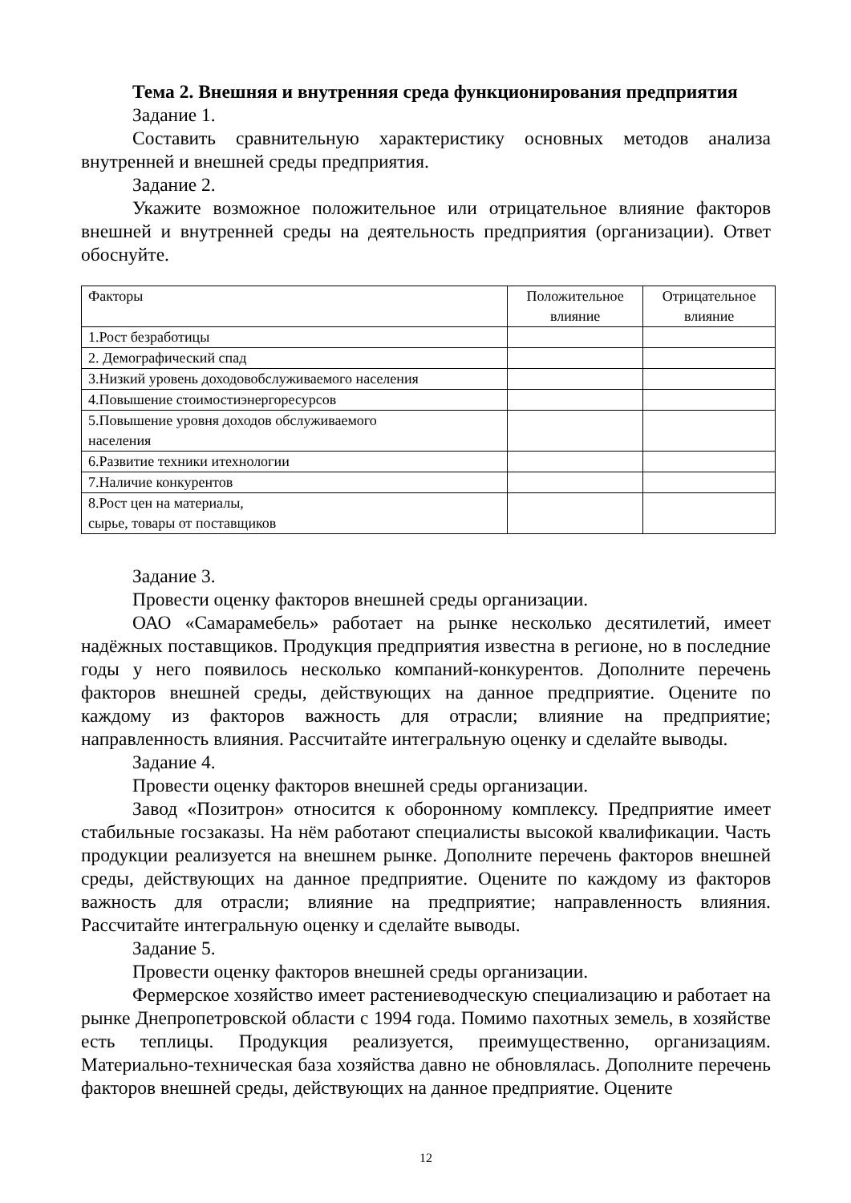Тема 2. Внешняя и внутренняя среда функционирования предприятия
Задание 1.
Составить сравнительную характеристику основных методов анализа внутренней и внешней среды предприятия.
Задание 2.
Укажите возможное положительное или отрицательное влияние факторов внешней и внутренней среды на деятельность предприятия (организации). Ответ обоснуйте.
| Факторы | Положительное влияние | Отрицательное влияние |
| 1.Рост безработицы | | |
| 2. Демографический спад | | |
| 3.Низкий уровень доходовобслуживаемого населения | | |
| 4.Повышение стоимостиэнергоресурсов | | |
| 5.Повышение уровня доходов обслуживаемого населения | | |
| 6.Развитие техники итехнологии | | |
| 7.Наличие конкурентов | | |
| 8.Рост цен на материалы, сырье, товары от поставщиков | | |
Задание 3.
Провести оценку факторов внешней среды организации.
ОАО «Самарамебель» работает на рынке несколько десятилетий, имеет надёжных поставщиков. Продукция предприятия известна в регионе, но в последние годы у него появилось несколько компаний-конкурентов. Дополните перечень факторов внешней среды, действующих на данное предприятие. Оцените по каждому из факторов важность для отрасли; влияние на предприятие; направленность влияния. Рассчитайте интегральную оценку и сделайте выводы.
Задание 4.
Провести оценку факторов внешней среды организации.
Завод «Позитрон» относится к оборонному комплексу. Предприятие имеет стабильные госзаказы. На нём работают специалисты высокой квалификации. Часть продукции реализуется на внешнем рынке. Дополните перечень факторов внешней среды, действующих на данное предприятие. Оцените по каждому из факторов важность для отрасли; влияние на предприятие; направленность влияния. Рассчитайте интегральную оценку и сделайте выводы.
Задание 5.
Провести оценку факторов внешней среды организации.
Фермерское хозяйство имеет растениеводческую специализацию и работает на рынке Днепропетровской области с 1994 года. Помимо пахотных земель, в хозяйстве есть теплицы. Продукция реализуется, преимущественно, организациям. Материально-техническая база хозяйства давно не обновлялась. Дополните перечень факторов внешней среды, действующих на данное предприятие. Оцените
12